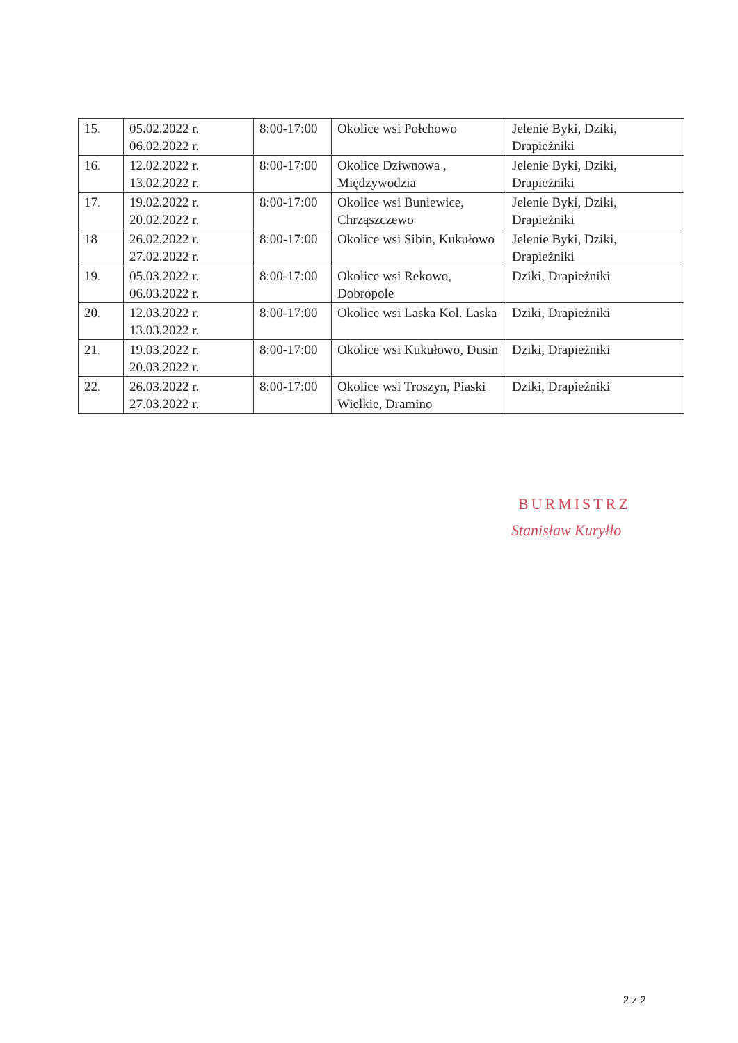| 15. | 05.02.2022 r. 06.02.2022 r. | 8:00-17:00 | Okolice wsi Połchowo | Jelenie Byki, Dziki, Drapieżniki |
| 16. | 12.02.2022 r. 13.02.2022 r. | 8:00-17:00 | Okolice Dziwnowa , Międzywodzia | Jelenie Byki, Dziki, Drapieżniki |
| 17. | 19.02.2022 r. 20.02.2022 r. | 8:00-17:00 | Okolice wsi Buniewice, Chrząszczewo | Jelenie Byki, Dziki, Drapieżniki |
| 18 | 26.02.2022 r. 27.02.2022 r. | 8:00-17:00 | Okolice wsi Sibin, Kukułowo | Jelenie Byki, Dziki, Drapieżniki |
| 19. | 05.03.2022 r. 06.03.2022 r. | 8:00-17:00 | Okolice wsi Rekowo, Dobropole | Dziki, Drapieżniki |
| 20. | 12.03.2022 r. 13.03.2022 r. | 8:00-17:00 | Okolice wsi Laska Kol. Laska | Dziki, Drapieżniki |
| 21. | 19.03.2022 r. 20.03.2022 r. | 8:00-17:00 | Okolice wsi Kukułowo, Dusin | Dziki, Drapieżniki |
| 22. | 26.03.2022 r. 27.03.2022 r. | 8:00-17:00 | Okolice wsi Troszyn, Piaski Wielkie, Dramino | Dziki, Drapieżniki |
BURMISTRZ
Stanisław Kuryłło
2 z 2